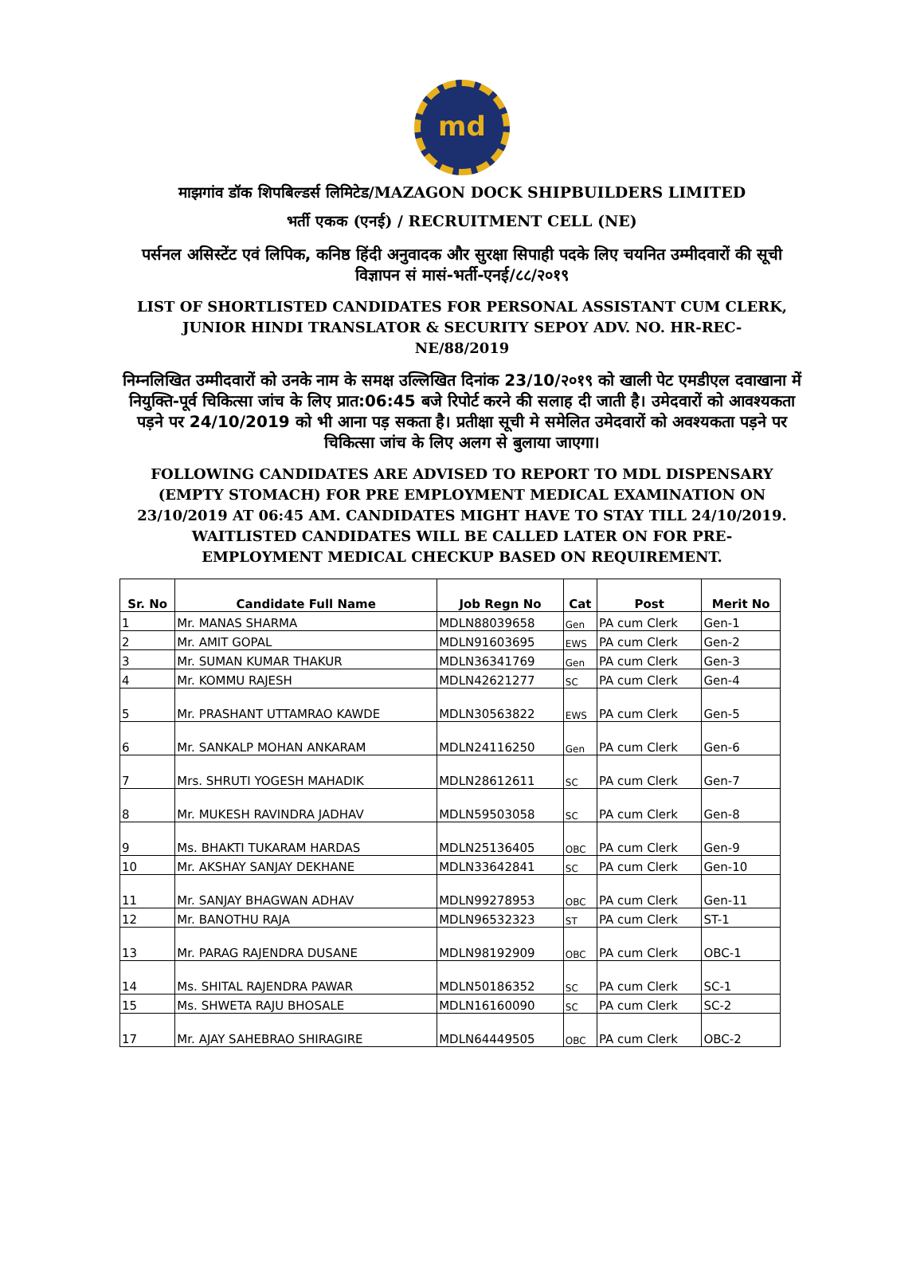md
माझगांव डॉक शिपबिल्डर्स लिमिटेड/MAZAGON DOCK SHIPBUILDERS LIMITED
भर्ती एकक (एनई) / RECRUITMENT CELL (NE)
पर्सनल असिस्टेंट एवं लिपिक, कनिष्ठ हिंदी अनुवादक और सुरक्षा सिपाही पदके लिए चयनित उम्मीदवारों की सूची विज्ञापन सं मासं-भर्ती-एनई/८८/२०१९
LIST OF SHORTLISTED CANDIDATES FOR PERSONAL ASSISTANT CUM CLERK, JUNIOR HINDI TRANSLATOR & SECURITY SEPOY ADV. NO. HR-REC-NE/88/2019
निम्नलिखित उम्मीदवारों को उनके नाम के समक्ष उल्लिखित दिनांक 23/10/२०१९ को खाली पेट एमडीएल दवाखाना में नियुक्ति-पूर्व चिकित्सा जांच के लिए प्रात:06:45 बजे रिपोर्ट करने की सलाह दी जाती है। उमेदवारों को आवश्यकता पड़ने पर 24/10/2019 को भी आना पड़ सकता है। प्रतीक्षा सूची मे समेलित उमेदवारों को अवश्यकता पड़ने पर चिकित्सा जांच के लिए अलग से बुलाया जाएगा।
FOLLOWING CANDIDATES ARE ADVISED TO REPORT TO MDL DISPENSARY (EMPTY STOMACH) FOR PRE EMPLOYMENT MEDICAL EXAMINATION ON 23/10/2019 AT 06:45 AM. CANDIDATES MIGHT HAVE TO STAY TILL 24/10/2019. WAITLISTED CANDIDATES WILL BE CALLED LATER ON FOR PRE-EMPLOYMENT MEDICAL CHECKUP BASED ON REQUIREMENT.
| Sr. No | Candidate Full Name | Job Regn No | Cat | Post | Merit No |
| --- | --- | --- | --- | --- | --- |
| 1 | Mr. MANAS SHARMA | MDLN88039658 | Gen | PA cum Clerk | Gen-1 |
| 2 | Mr. AMIT GOPAL | MDLN91603695 | EWS | PA cum Clerk | Gen-2 |
| 3 | Mr. SUMAN KUMAR THAKUR | MDLN36341769 | Gen | PA cum Clerk | Gen-3 |
| 4 | Mr. KOMMU RAJESH | MDLN42621277 | SC | PA cum Clerk | Gen-4 |
| 5 | Mr. PRASHANT UTTAMRAO KAWDE | MDLN30563822 | EWS | PA cum Clerk | Gen-5 |
| 6 | Mr. SANKALP MOHAN ANKARAM | MDLN24116250 | Gen | PA cum Clerk | Gen-6 |
| 7 | Mrs. SHRUTI YOGESH MAHADIK | MDLN28612611 | SC | PA cum Clerk | Gen-7 |
| 8 | Mr. MUKESH RAVINDRA JADHAV | MDLN59503058 | SC | PA cum Clerk | Gen-8 |
| 9 | Ms. BHAKTI TUKARAM HARDAS | MDLN25136405 | OBC | PA cum Clerk | Gen-9 |
| 10 | Mr. AKSHAY SANJAY DEKHANE | MDLN33642841 | SC | PA cum Clerk | Gen-10 |
| 11 | Mr. SANJAY BHAGWAN ADHAV | MDLN99278953 | OBC | PA cum Clerk | Gen-11 |
| 12 | Mr. BANOTHU RAJA | MDLN96532323 | ST | PA cum Clerk | ST-1 |
| 13 | Mr. PARAG RAJENDRA DUSANE | MDLN98192909 | OBC | PA cum Clerk | OBC-1 |
| 14 | Ms. SHITAL RAJENDRA PAWAR | MDLN50186352 | SC | PA cum Clerk | SC-1 |
| 15 | Ms. SHWETA RAJU BHOSALE | MDLN16160090 | SC | PA cum Clerk | SC-2 |
| 17 | Mr. AJAY SAHEBRAO SHIRAGIRE | MDLN64449505 | OBC | PA cum Clerk | OBC-2 |